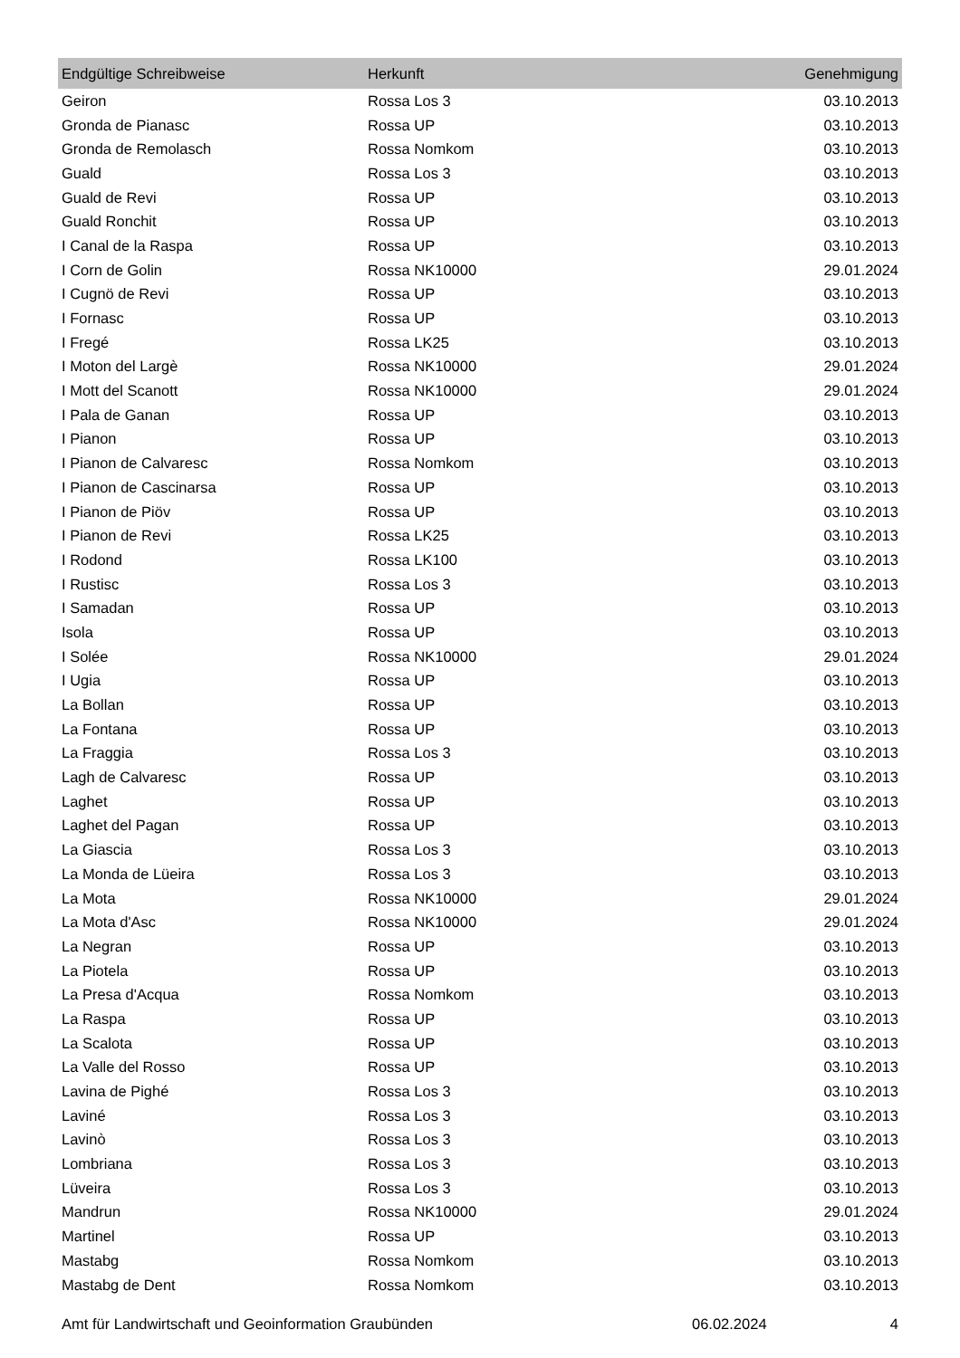| Endgültige Schreibweise | Herkunft | Genehmigung |
| --- | --- | --- |
| Geiron | Rossa Los 3 | 03.10.2013 |
| Gronda de Pianasc | Rossa UP | 03.10.2013 |
| Gronda de Remolasch | Rossa Nomkom | 03.10.2013 |
| Guald | Rossa Los 3 | 03.10.2013 |
| Guald de Revi | Rossa UP | 03.10.2013 |
| Guald Ronchit | Rossa UP | 03.10.2013 |
| I Canal de la Raspa | Rossa UP | 03.10.2013 |
| I Corn de Golin | Rossa NK10000 | 29.01.2024 |
| I Cugnö de Revi | Rossa UP | 03.10.2013 |
| I Fornasc | Rossa UP | 03.10.2013 |
| I Fregé | Rossa LK25 | 03.10.2013 |
| I Moton del Largè | Rossa NK10000 | 29.01.2024 |
| I Mott del Scanott | Rossa NK10000 | 29.01.2024 |
| I Pala de Ganan | Rossa UP | 03.10.2013 |
| I Pianon | Rossa UP | 03.10.2013 |
| I Pianon de Calvaresc | Rossa Nomkom | 03.10.2013 |
| I Pianon de Cascinarsa | Rossa UP | 03.10.2013 |
| I Pianon de Piöv | Rossa UP | 03.10.2013 |
| I Pianon de Revi | Rossa LK25 | 03.10.2013 |
| I Rodond | Rossa LK100 | 03.10.2013 |
| I Rustisc | Rossa Los 3 | 03.10.2013 |
| I Samadan | Rossa UP | 03.10.2013 |
| Isola | Rossa UP | 03.10.2013 |
| I Solée | Rossa NK10000 | 29.01.2024 |
| I Ugia | Rossa UP | 03.10.2013 |
| La Bollan | Rossa UP | 03.10.2013 |
| La Fontana | Rossa UP | 03.10.2013 |
| La Fraggia | Rossa Los 3 | 03.10.2013 |
| Lagh de Calvaresc | Rossa UP | 03.10.2013 |
| Laghet | Rossa UP | 03.10.2013 |
| Laghet del Pagan | Rossa UP | 03.10.2013 |
| La Giascia | Rossa Los 3 | 03.10.2013 |
| La Monda de Lüeira | Rossa Los 3 | 03.10.2013 |
| La Mota | Rossa NK10000 | 29.01.2024 |
| La Mota d'Asc | Rossa NK10000 | 29.01.2024 |
| La Negran | Rossa UP | 03.10.2013 |
| La Piotela | Rossa UP | 03.10.2013 |
| La Presa d'Acqua | Rossa Nomkom | 03.10.2013 |
| La Raspa | Rossa UP | 03.10.2013 |
| La Scalota | Rossa UP | 03.10.2013 |
| La Valle del Rosso | Rossa UP | 03.10.2013 |
| Lavina de Pighé | Rossa Los 3 | 03.10.2013 |
| Laviné | Rossa Los 3 | 03.10.2013 |
| Lavinò | Rossa Los 3 | 03.10.2013 |
| Lombriana | Rossa Los 3 | 03.10.2013 |
| Lüveira | Rossa Los 3 | 03.10.2013 |
| Mandrun | Rossa NK10000 | 29.01.2024 |
| Martinel | Rossa UP | 03.10.2013 |
| Mastabg | Rossa Nomkom | 03.10.2013 |
| Mastabg de Dent | Rossa Nomkom | 03.10.2013 |
Amt für Landwirtschaft und Geoinformation Graubünden 06.02.2024 4